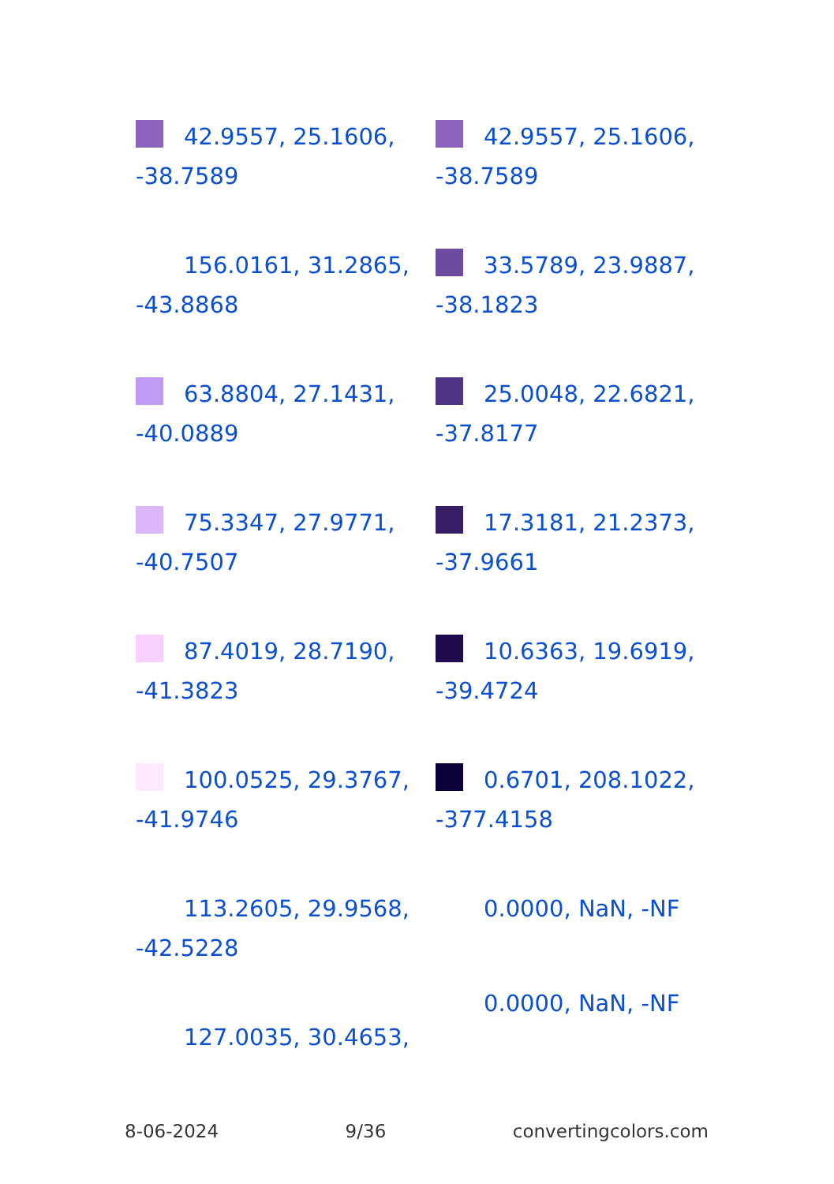42.9557, 25.1606, -38.7589
156.0161, 31.2865, -43.8868
63.8804, 27.1431, -40.0889
75.3347, 27.9771, -40.7507
87.4019, 28.7190, -41.3823
100.0525, 29.3767, -41.9746
113.2605, 29.9568, -42.5228
127.0035, 30.4653,
42.9557, 25.1606, -38.7589
33.5789, 23.9887, -38.1823
25.0048, 22.6821, -37.8177
17.3181, 21.2373, -37.9661
10.6363, 19.6919, -39.4724
0.6701, 208.1022, -377.4158
0.0000, NaN, -NF
0.0000, NaN, -NF
8-06-2024 9/36 convertingcolors.com